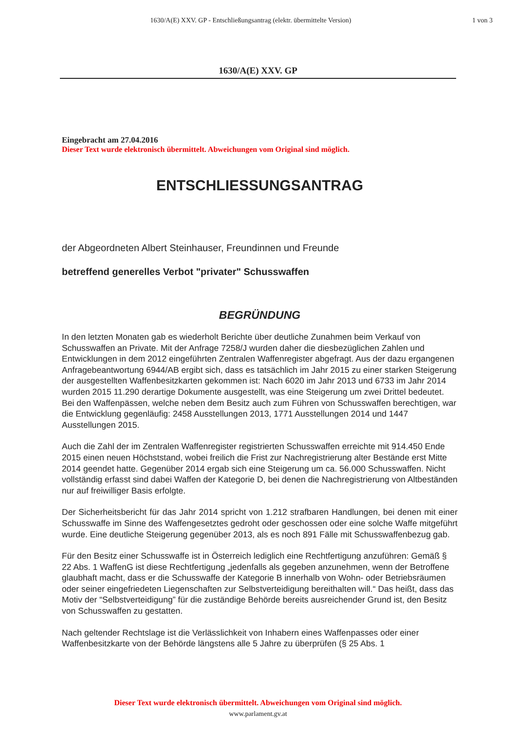1630/A(E) XXV. GP - Entschließungsantrag (elektr. übermittelte Version)
1 von 3
1630/A(E) XXV. GP
Eingebracht am 27.04.2016
Dieser Text wurde elektronisch übermittelt. Abweichungen vom Original sind möglich.
ENTSCHLIESSUNGSANTRAG
der Abgeordneten Albert Steinhauser, Freundinnen und Freunde
betreffend generelles Verbot "privater" Schusswaffen
BEGRÜNDUNG
In den letzten Monaten gab es wiederholt Berichte über deutliche Zunahmen beim Verkauf von Schusswaffen an Private. Mit der Anfrage 7258/J wurden daher die diesbezüglichen Zahlen und Entwicklungen in dem 2012 eingeführten Zentralen Waffenregister abgefragt. Aus der dazu ergangenen Anfragebeantwortung 6944/AB ergibt sich, dass es tatsächlich im Jahr 2015 zu einer starken Steigerung der ausgestellten Waffenbesitzkarten gekommen ist: Nach 6020 im Jahr 2013 und 6733 im Jahr 2014 wurden 2015 11.290 derartige Dokumente ausgestellt, was eine Steigerung um zwei Drittel bedeutet. Bei den Waffenpässen, welche neben dem Besitz auch zum Führen von Schusswaffen berechtigen, war die Entwicklung gegenläufig: 2458 Ausstellungen 2013, 1771 Ausstellungen 2014 und 1447 Ausstellungen 2015.
Auch die Zahl der im Zentralen Waffenregister registrierten Schusswaffen erreichte mit 914.450 Ende 2015 einen neuen Höchststand, wobei freilich die Frist zur Nachregistrierung alter Bestände erst Mitte 2014 geendet hatte. Gegenüber 2014 ergab sich eine Steigerung um ca. 56.000 Schusswaffen. Nicht vollständig erfasst sind dabei Waffen der Kategorie D, bei denen die Nachregistrierung von Altbeständen nur auf freiwilliger Basis erfolgte.
Der Sicherheitsbericht für das Jahr 2014 spricht von 1.212 strafbaren Handlungen, bei denen mit einer Schusswaffe im Sinne des Waffengesetztes gedroht oder geschossen oder eine solche Waffe mitgeführt wurde. Eine deutliche Steigerung gegenüber 2013, als es noch 891 Fälle mit Schusswaffenbezug gab.
Für den Besitz einer Schusswaffe ist in Österreich lediglich eine Rechtfertigung anzuführen: Gemäß § 22 Abs. 1 WaffenG ist diese Rechtfertigung „jedenfalls als gegeben anzunehmen, wenn der Betroffene glaubhaft macht, dass er die Schusswaffe der Kategorie B innerhalb von Wohn- oder Betriebsräumen oder seiner eingefriedeten Liegenschaften zur Selbstverteidigung bereithalten will.“ Das heißt, dass das Motiv der “Selbstverteidigung” für die zuständige Behörde bereits ausreichender Grund ist, den Besitz von Schusswaffen zu gestatten.
Nach geltender Rechtslage ist die Verlässlichkeit von Inhabern eines Waffenpasses oder einer Waffenbesitzkarte von der Behörde längstens alle 5 Jahre zu überprüfen (§ 25 Abs. 1
Dieser Text wurde elektronisch übermittelt. Abweichungen vom Original sind möglich.
www.parlament.gv.at